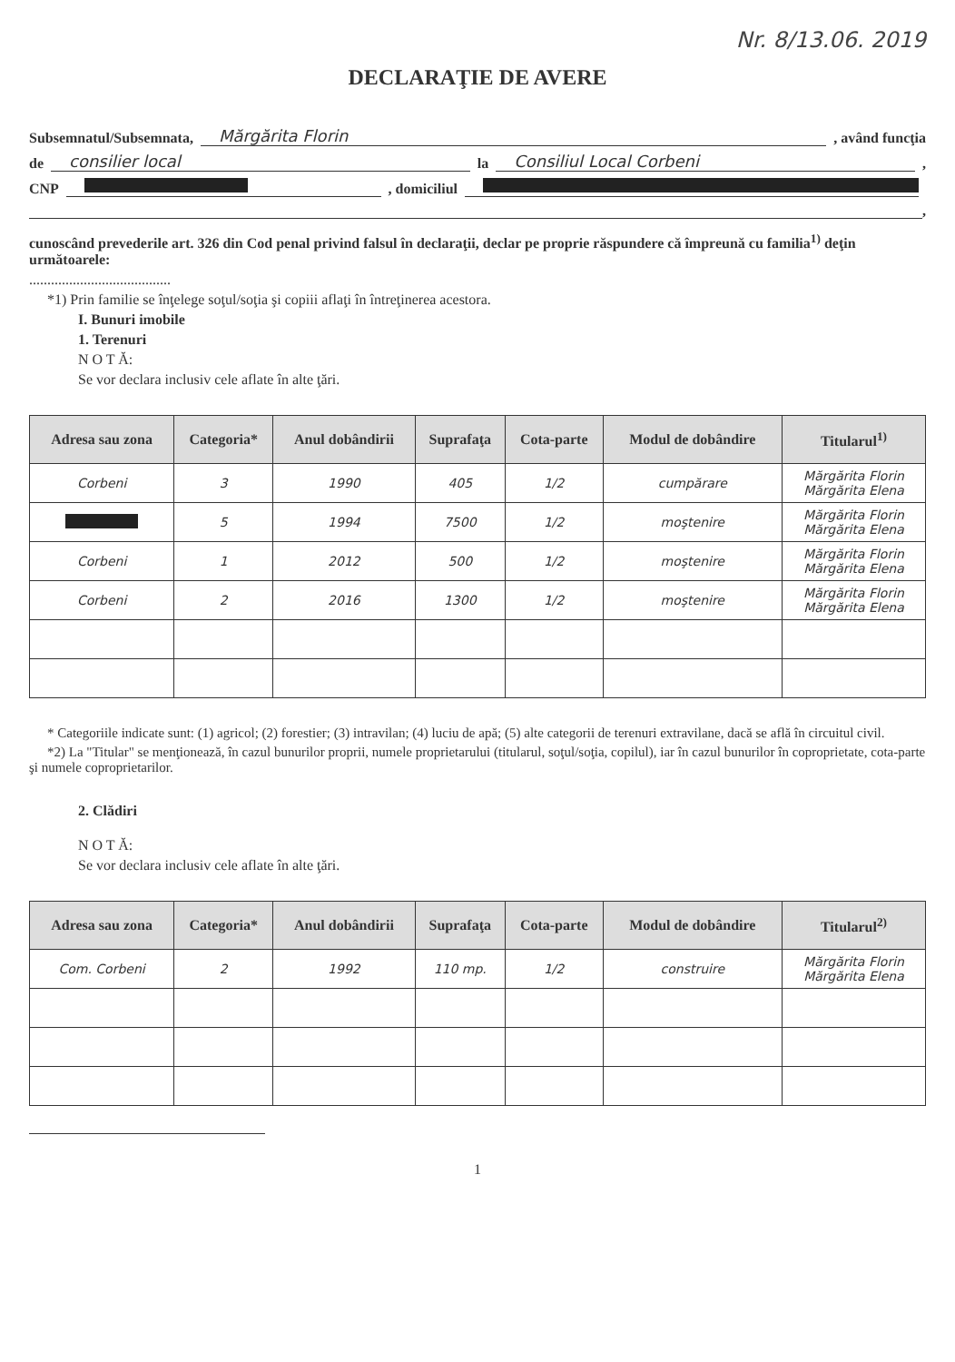Nr. 8/13.06. 2019
DECLARAŢIE DE AVERE
Subsemnatul/Subsemnata, Mărgărita Florin , având funcţia
de consilier local la Consiliul Local Corbeni ,
CNP , domiciliul
,
cunoscând prevederile art. 326 din Cod penal privind falsul în declaraţii, declar pe proprie răspundere că împreună cu familia<sup>1)</sup> deţin următoarele:
.......................................
*1) Prin familie se înţelege soţul/soţia şi copiii aflaţi în întreţinerea acestora.
I. Bunuri imobile
1. Terenuri
N O T Ă:
Se vor declara inclusiv cele aflate în alte ţări.
| Adresa sau zona | Categoria* | Anul dobândirii | Suprafaţa | Cota-parte | Modul de dobândire | Titularul<sup>1)</sup> |
| --- | --- | --- | --- | --- | --- | --- |
| Corbeni | 3 | 1990 | 405 | 1/2 | cumpărare | Mărgărita Florin Mărgărita Elena |
| | 5 | 1994 | 7500 | 1/2 | moştenire | Mărgărita Florin Mărgărita Elena |
| Corbeni | 1 | 2012 | 500 | 1/2 | moştenire | Mărgărita Florin Mărgărita Elena |
| Corbeni | 2 | 2016 | 1300 | 1/2 | moştenire | Mărgărita Florin Mărgărita Elena |
* Categoriile indicate sunt: (1) agricol; (2) forestier; (3) intravilan; (4) luciu de apă; (5) alte categorii de terenuri extravilane, dacă se află în circuitul civil.
*2) La "Titular" se menţionează, în cazul bunurilor proprii, numele proprietarului (titularul, soţul/soţia, copilul), iar în cazul bunurilor în coproprietate, cota-parte şi numele coproprietarilor.
2. Clădiri
N O T Ă:
Se vor declara inclusiv cele aflate în alte ţări.
| Adresa sau zona | Categoria* | Anul dobândirii | Suprafaţa | Cota-parte | Modul de dobândire | Titularul<sup>2)</sup> |
| --- | --- | --- | --- | --- | --- | --- |
| Com. Corbeni | 2 | 1992 | 110 mp. | 1/2 | construire | Mărgărita Florin Mărgărita Elena |
1